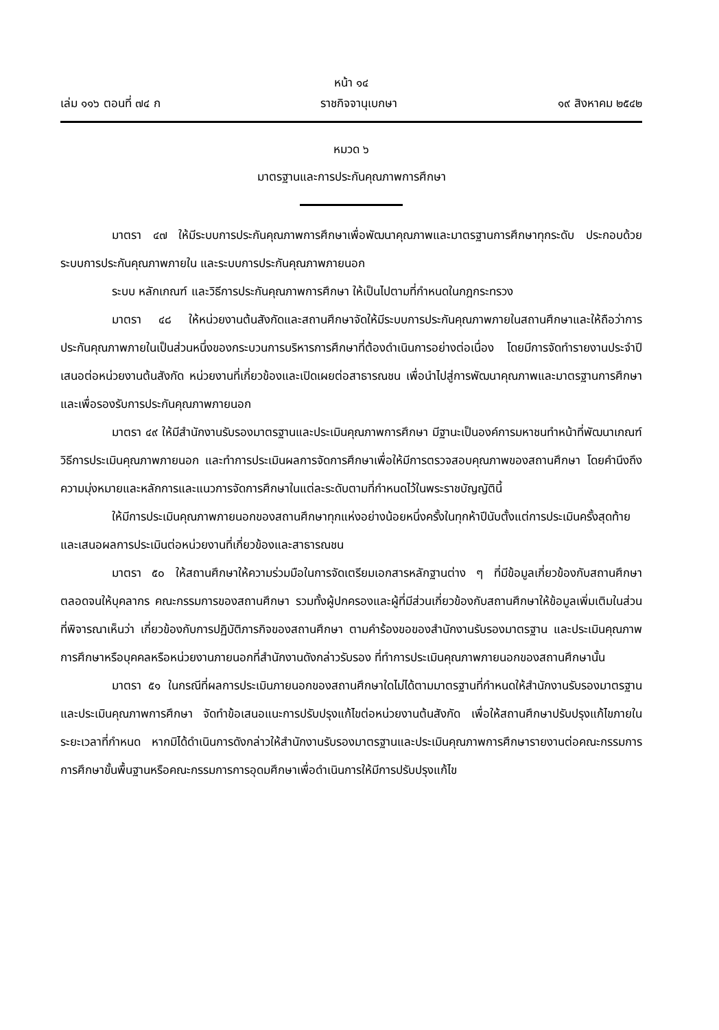หน้า ๑๔
เล่ม ๑๑๖ ตอนที่ ๗๔ ก ราชกิจจานุเบกษา ๑๙ สิงหาคม ๒๕๔๒
หมวด ๖
มาตรฐานและการประกันคุณภาพการศึกษา
มาตรา ๔๗ ให้มีระบบการประกันคุณภาพการศึกษาเพื่อพัฒนาคุณภาพและมาตรฐานการศึกษาทุกระดับ ประกอบด้วย ระบบการประกันคุณภาพภายใน และระบบการประกันคุณภาพภายนอก
ระบบ หลักเกณฑ์ และวิธีการประกันคุณภาพการศึกษา ให้เป็นไปตามที่กำหนดในกฎกระทรวง
มาตรา ๔๘ ให้หน่วยงานต้นสังกัดและสถานศึกษาจัดให้มีระบบการประกันคุณภาพภายในสถานศึกษาและให้ถือว่าการประกันคุณภาพภายในเป็นส่วนหนึ่งของกระบวนการบริหารการศึกษาที่ต้องดำเนินการอย่างต่อเนื่อง โดยมีการจัดทำรายงานประจำปีเสนอต่อหน่วยงานต้นสังกัด หน่วยงานที่เกี่ยวข้องและเปิดเผยต่อสาธารณชน เพื่อนำไปสู่การพัฒนาคุณภาพและมาตรฐานการศึกษา และเพื่อรองรับการประกันคุณภาพภายนอก
มาตรา ๔๙ ให้มีสำนักงานรับรองมาตรฐานและประเมินคุณภาพการศึกษา มีฐานะเป็นองค์การมหาชนทำหน้าที่พัฒนาเกณฑ์ วิธีการประเมินคุณภาพภายนอก และทำการประเมินผลการจัดการศึกษาเพื่อให้มีการตรวจสอบคุณภาพของสถานศึกษา โดยคำนึงถึงความมุ่งหมายและหลักการและแนวการจัดการศึกษาในแต่ละระดับตามที่กำหนดไว้ในพระราชบัญญัตินี้
ให้มีการประเมินคุณภาพภายนอกของสถานศึกษาทุกแห่งอย่างน้อยหนึ่งครั้งในทุกห้าปีนับตั้งแต่การประเมินครั้งสุดท้าย และเสนอผลการประเมินต่อหน่วยงานที่เกี่ยวข้องและสาธารณชน
มาตรา ๕๐ ให้สถานศึกษาให้ความร่วมมือในการจัดเตรียมเอกสารหลักฐานต่าง ๆ ที่มีข้อมูลเกี่ยวข้องกับสถานศึกษา ตลอดจนให้บุคลากร คณะกรรมการของสถานศึกษา รวมทั้งผู้ปกครองและผู้ที่มีส่วนเกี่ยวข้องกับสถานศึกษาให้ข้อมูลเพิ่มเติมในส่วนที่พิจารณาเห็นว่า เกี่ยวข้องกับการปฏิบัติภารกิจของสถานศึกษา ตามคำร้องขอของสำนักงานรับรองมาตรฐาน และประเมินคุณภาพการศึกษาหรือบุคคลหรือหน่วยงานภายนอกที่สำนักงานดังกล่าวรับรอง ที่ทำการประเมินคุณภาพภายนอกของสถานศึกษานั้น
มาตรา ๕๑ ในกรณีที่ผลการประเมินภายนอกของสถานศึกษาใดไม่ได้ตามมาตรฐานที่กำหนดให้สำนักงานรับรองมาตรฐานและประเมินคุณภาพการศึกษา จัดทำข้อเสนอแนะการปรับปรุงแก้ไขต่อหน่วยงานต้นสังกัด เพื่อให้สถานศึกษาปรับปรุงแก้ไขภายในระยะเวลาที่กำหนด หากมิได้ดำเนินการดังกล่าวให้สำนักงานรับรองมาตรฐานและประเมินคุณภาพการศึกษารายงานต่อคณะกรรมการการศึกษาขั้นพื้นฐานหรือคณะกรรมการการอุดมศึกษาเพื่อดำเนินการให้มีการปรับปรุงแก้ไข